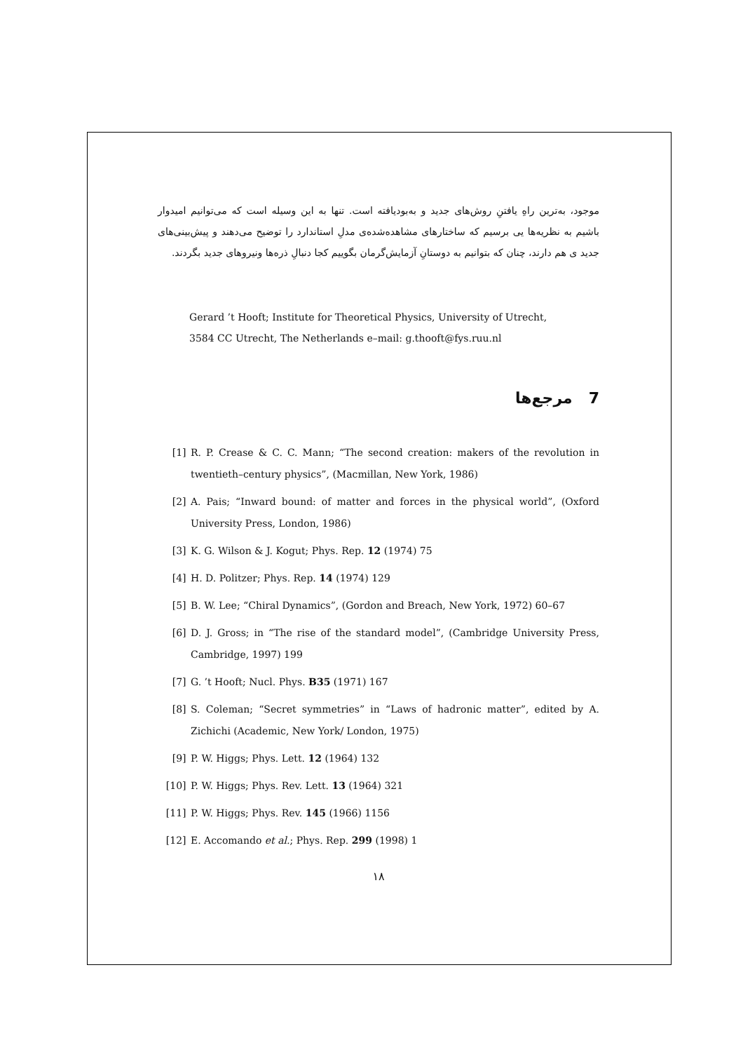موجود، به‌ترین راهِ یافتنِ روش‌های جدید و به‌بودیافته است. تنها به این وسیله است که می‌توانیم امیدوار باشیم به نظریه‌ها یی برسیم که ساختارهای مشاهده‌شده‌ی مدلِ استاندارد را توضیح می‌دهند و پیش‌بینی‌های جدید ی هم دارند، چنان که بتوانیم به دوستانِ آزمایش‌گرمان بگوییم کجا دنبالِ ذره‌ها ونیروهای جدید بگردند.
Gerard ’t Hooft; Institute for Theoretical Physics, University of Utrecht,
3584 CC Utrecht, The Netherlands e–mail: g.thooft@fys.ruu.nl
7 مرجع‌ها
[1] R. P. Crease & C. C. Mann; “The second creation: makers of the revolution in twentieth–century physics”, (Macmillan, New York, 1986)
[2] A. Pais; “Inward bound: of matter and forces in the physical world”, (Oxford University Press, London, 1986)
[3] K. G. Wilson & J. Kogut; Phys. Rep. 12 (1974) 75
[4] H. D. Politzer; Phys. Rep. 14 (1974) 129
[5] B. W. Lee; “Chiral Dynamics”, (Gordon and Breach, New York, 1972) 60–67
[6] D. J. Gross; in “The rise of the standard model”, (Cambridge University Press, Cambridge, 1997) 199
[7] G. ’t Hooft; Nucl. Phys. B35 (1971) 167
[8] S. Coleman; “Secret symmetries” in “Laws of hadronic matter”, edited by A. Zichichi (Academic, New York/ London, 1975)
[9] P. W. Higgs; Phys. Lett. 12 (1964) 132
[10] P. W. Higgs; Phys. Rev. Lett. 13 (1964) 321
[11] P. W. Higgs; Phys. Rev. 145 (1966) 1156
[12] E. Accomando et al.; Phys. Rep. 299 (1998) 1
۱۸